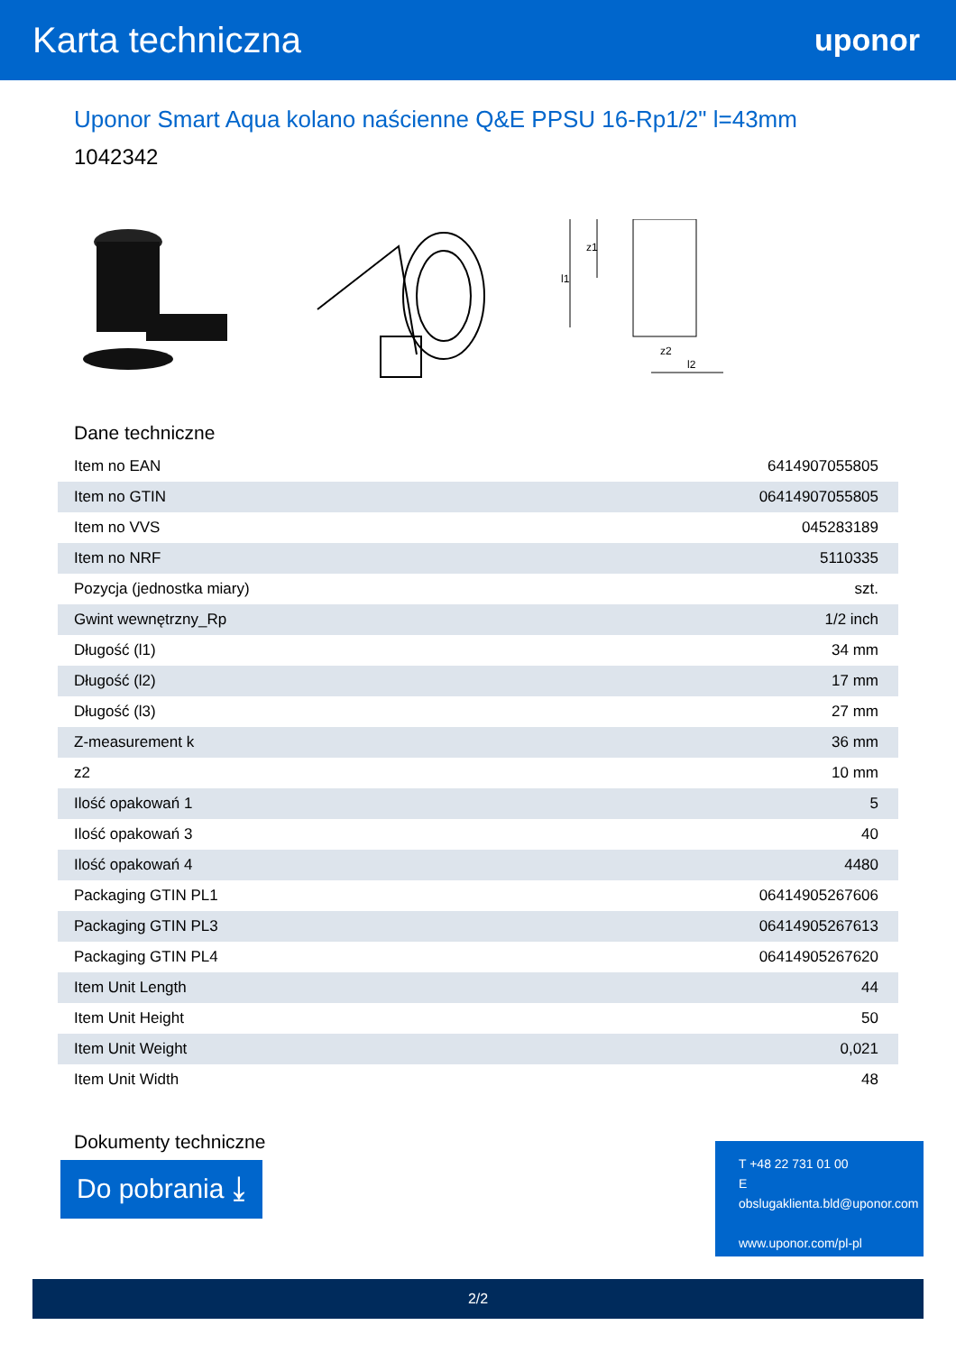Karta techniczna
uponor
Uponor Smart Aqua kolano naścienne Q&E PPSU 16-Rp1/2" l=43mm
1042342
l1
z1
z2
l2
Dane techniczne
| Item no EAN | 6414907055805 |
| Item no GTIN | 06414907055805 |
| Item no VVS | 045283189 |
| Item no NRF | 5110335 |
| Pozycja (jednostka miary) | szt. |
| Gwint wewnętrzny_Rp | 1/2 inch |
| Długość (l1) | 34 mm |
| Długość (l2) | 17 mm |
| Długość (l3) | 27 mm |
| Z-measurement k | 36 mm |
| z2 | 10 mm |
| Ilość opakowań 1 | 5 |
| Ilość opakowań 3 | 40 |
| Ilość opakowań 4 | 4480 |
| Packaging GTIN PL1 | 06414905267606 |
| Packaging GTIN PL3 | 06414905267613 |
| Packaging GTIN PL4 | 06414905267620 |
| Item Unit Length | 44 |
| Item Unit Height | 50 |
| Item Unit Weight | 0,021 |
| Item Unit Width | 48 |
Dokumenty techniczne
Do pobrania ⤓
T +48 22 731 01 00
E
obslugaklienta.bld@uponor.com
www.uponor.com/pl-pl
2/2